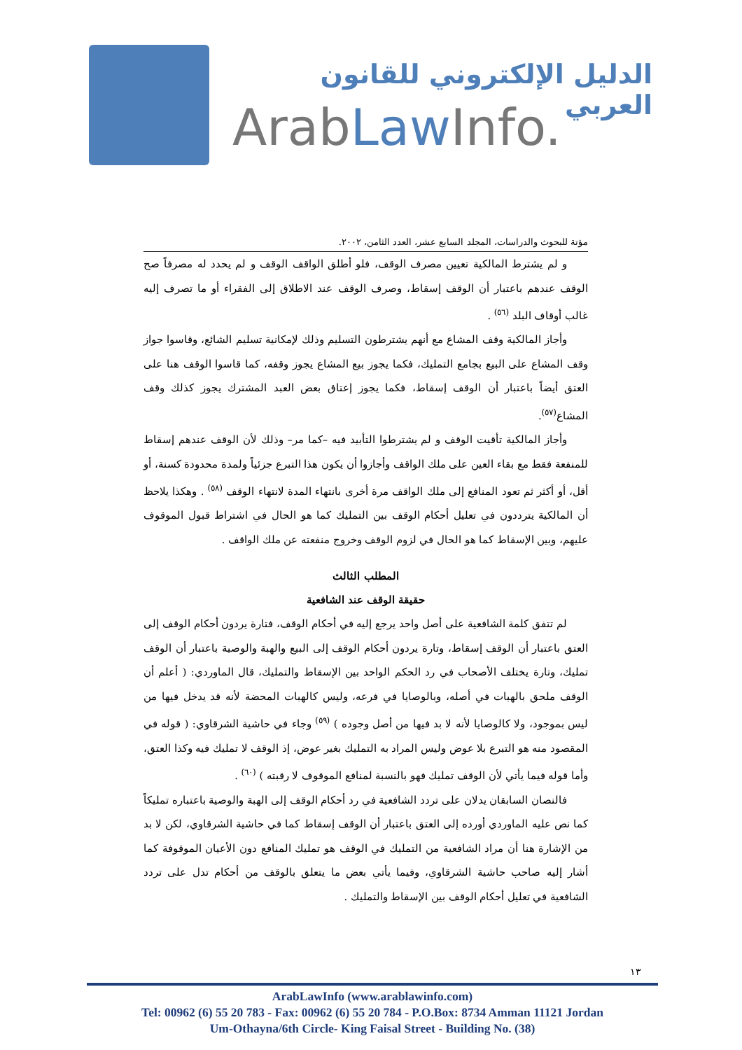الدليل الإلكتروني للقانون العربي
ArabLaw Info.
مؤتة للبحوث والدراسات، المجلد السابع عشر، العدد الثامن، ٢٠٠٢.
و لم يشترط المالكية تعيين مصرف الوقف، فلو أطلق الواقف الوقف و لم يحدد له مصرفاً صح الوقف عندهم باعتبار أن الوقف إسقاط، وصرف الوقف عند الاطلاق إلى الفقراء أو ما تصرف إليه غالب أوقاف البلد <sup>(٥٦)</sup> .
وأجاز المالكية وقف المشاع مع أنهم يشترطون التسليم وذلك لإمكانية تسليم الشائع، وقاسوا جواز وقف المشاع على البيع بجامع التمليك، فكما يجوز بيع المشاع يجوز وقفه، كما قاسوا الوقف هنا على العتق أيضاً باعتبار أن الوقف إسقاط، فكما يجوز إعتاق بعض العبد المشترك يجوز كذلك وقف المشاع<sup>(٥٧)</sup>.
وأجاز المالكية تأقيت الوقف و لم يشترطوا التأبيد فيه –كما مر– وذلك لأن الوقف عندهم إسقاط للمنفعة فقط مع بقاء العين على ملك الواقف وأجازوا أن يكون هذا التبرع جزئياً ولمدة محدودة كسنة، أو أقل، أو أكثر ثم تعود المنافع إلى ملك الواقف مرة أخرى بانتهاء المدة لانتهاء الوقف <sup>(٥٨)</sup> . وهكذا يلاحظ أن المالكية يترددون في تعليل أحكام الوقف بين التمليك كما هو الحال في اشتراط قبول الموقوف عليهم، وبين الإسقاط كما هو الحال في لزوم الوقف وخروج منفعته عن ملك الواقف .
المطلب الثالث
حقيقة الوقف عند الشافعية
لم تتفق كلمة الشافعية على أصل واحد يرجع إليه في أحكام الوقف، فتارة يردون أحكام الوقف إلى العتق باعتبار أن الوقف إسقاط، وتارة يردون أحكام الوقف إلى البيع والهبة والوصية باعتبار أن الوقف تمليك، وتارة يختلف الأصحاب في رد الحكم الواحد بين الإسقاط والتمليك، قال الماوردي: ( أعلم أن الوقف ملحق بالهبات في أصله، وبالوصايا في فرعه، وليس كالهبات المحضة لأنه قد يدخل فيها من ليس بموجود، ولا كالوصايا لأنه لا بد فيها من أصل وجوده ) <sup>(٥٩)</sup> وجاء في حاشية الشرقاوي: ( قوله في المقصود منه هو التبرع بلا عوض وليس المراد به التمليك بغير عوض، إذ الوقف لا تمليك فيه وكذا العتق، وأما قوله فيما يأتي لأن الوقف تمليك فهو بالنسبة لمنافع الموقوف لا رقبته ) <sup>(٦٠)</sup> .
فالنصان السابقان يدلان على تردد الشافعية في رد أحكام الوقف إلى الهبة والوصية باعتباره تمليكاً كما نص عليه الماوردي أورده إلى العتق باعتبار أن الوقف إسقاط كما في حاشية الشرقاوي، لكن لا بد من الإشارة هنا أن مراد الشافعية من التمليك في الوقف هو تمليك المنافع دون الأعيان الموقوفة كما أشار إليه صاحب حاشية الشرقاوي، وفيما يأتي بعض ما يتعلق بالوقف من أحكام تدل على تردد الشافعية في تعليل أحكام الوقف بين الإسقاط والتمليك .
١٣
ArabLawInfo (www.arablawinfo.com)
Tel: 00962 (6) 55 20 783 - Fax: 00962 (6) 55 20 784 - P.O.Box: 8734 Amman 11121 Jordan
Um-Othayna/6th Circle- King Faisal Street - Building No. (38)